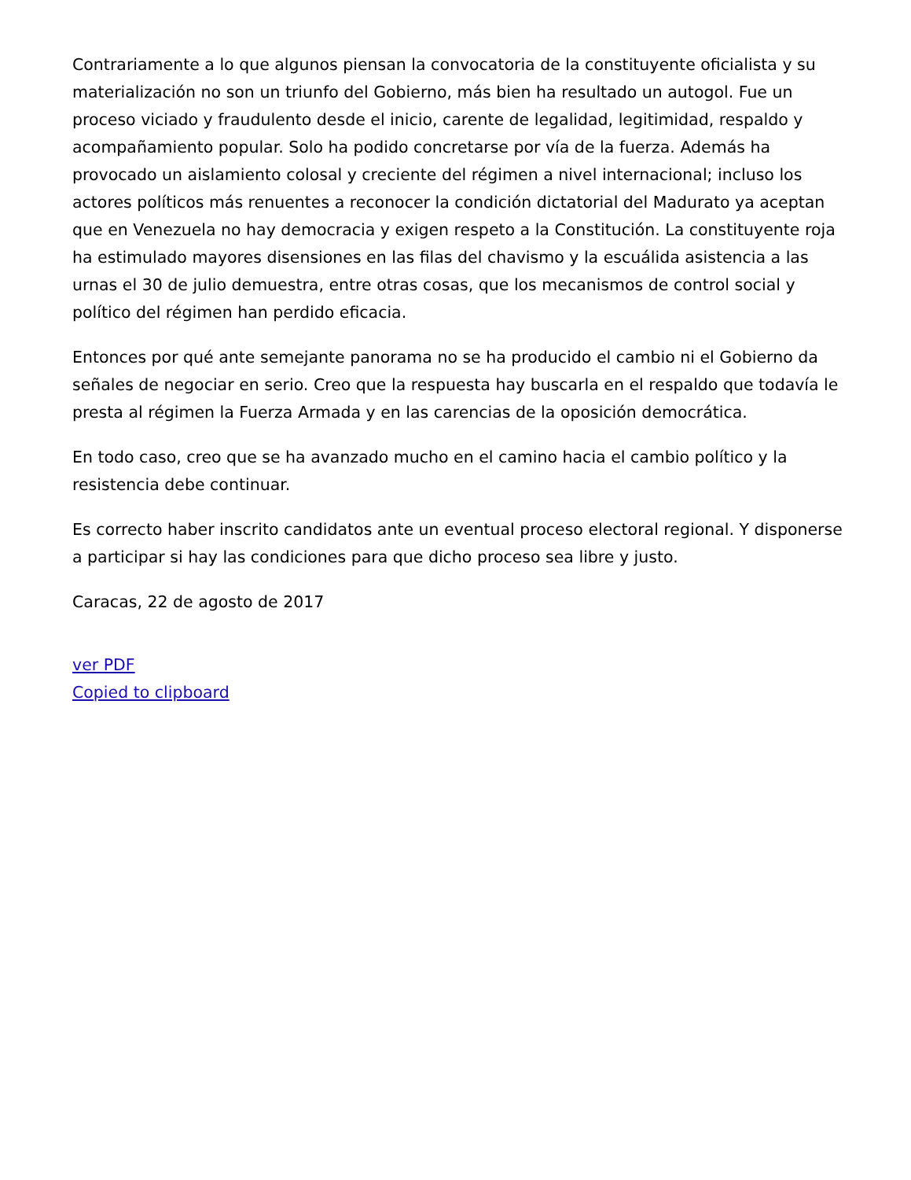Contrariamente a lo que algunos piensan la convocatoria de la constituyente oficialista y su materialización no son un triunfo del Gobierno, más bien ha resultado un autogol. Fue un proceso viciado y fraudulento desde el inicio, carente de legalidad, legitimidad, respaldo y acompañamiento popular. Solo ha podido concretarse por vía de la fuerza. Además ha provocado un aislamiento colosal y creciente del régimen a nivel internacional; incluso los actores políticos más renuentes a reconocer la condición dictatorial del Madurato ya aceptan que en Venezuela no hay democracia y exigen respeto a la Constitución. La constituyente roja ha estimulado mayores disensiones en las filas del chavismo y la escuálida asistencia a las urnas el 30 de julio demuestra, entre otras cosas, que los mecanismos de control social y político del régimen han perdido eficacia.
Entonces por qué ante semejante panorama no se ha producido el cambio ni el Gobierno da señales de negociar en serio. Creo que la respuesta hay buscarla en el respaldo que todavía le presta al régimen la Fuerza Armada y en las carencias de la oposición democrática.
En todo caso, creo que se ha avanzado mucho en el camino hacia el cambio político y la resistencia debe continuar.
Es correcto haber inscrito candidatos ante un eventual proceso electoral regional. Y disponerse a participar si hay las condiciones para que dicho proceso sea libre y justo.
Caracas, 22 de agosto de 2017
ver PDF
Copied to clipboard